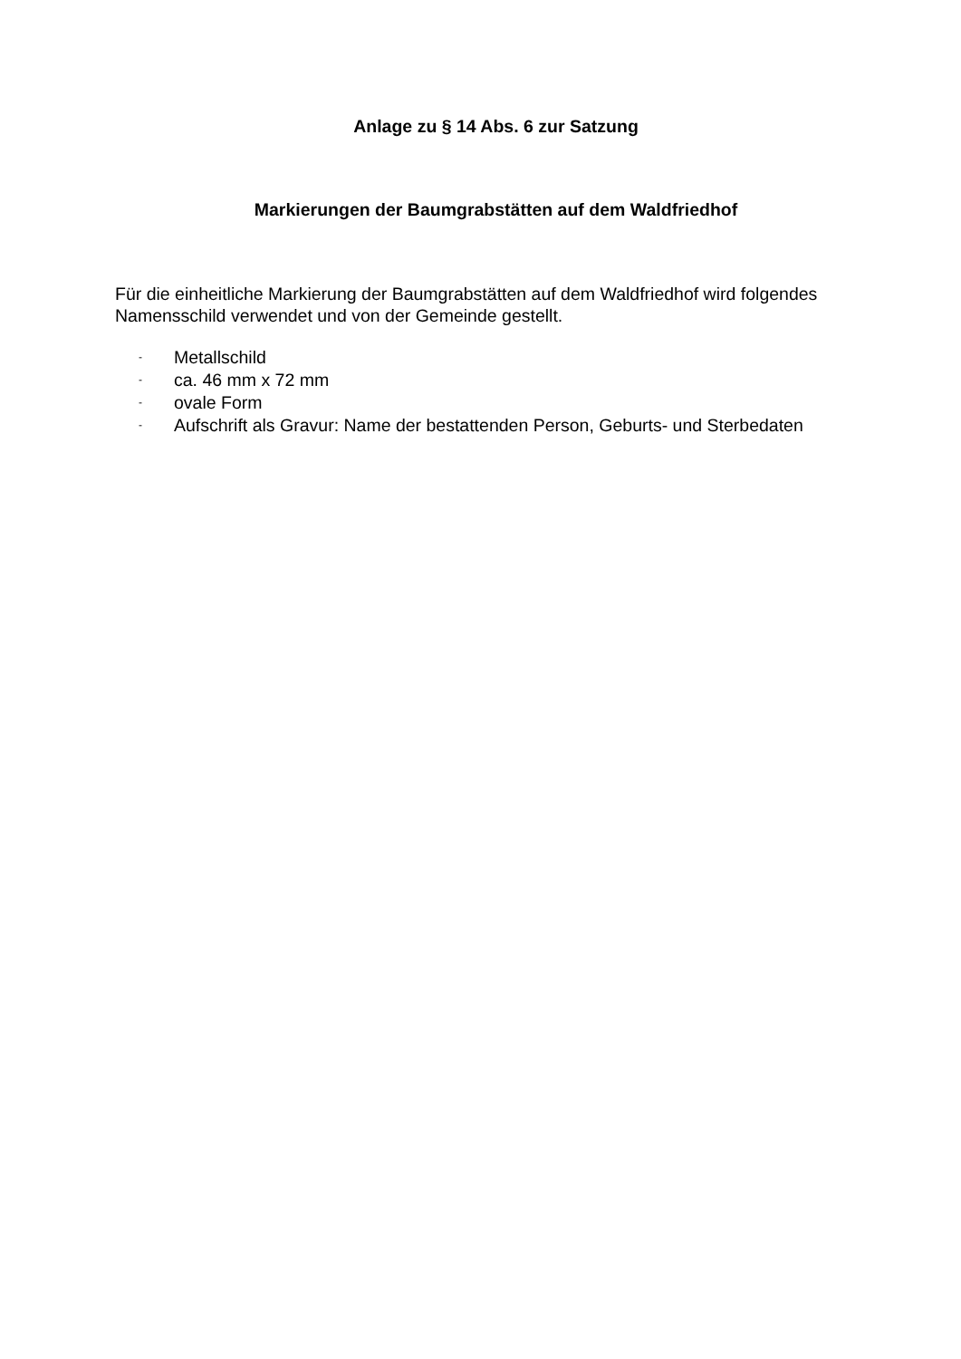Anlage zu § 14 Abs. 6 zur Satzung
Markierungen der Baumgrabstätten auf dem Waldfriedhof
Für die einheitliche Markierung der Baumgrabstätten auf dem Waldfriedhof wird folgendes Namensschild verwendet und von der Gemeinde gestellt.
- Metallschild
- ca. 46 mm x 72 mm
- ovale Form
- Aufschrift als Gravur: Name der bestattenden Person, Geburts- und Sterbedaten